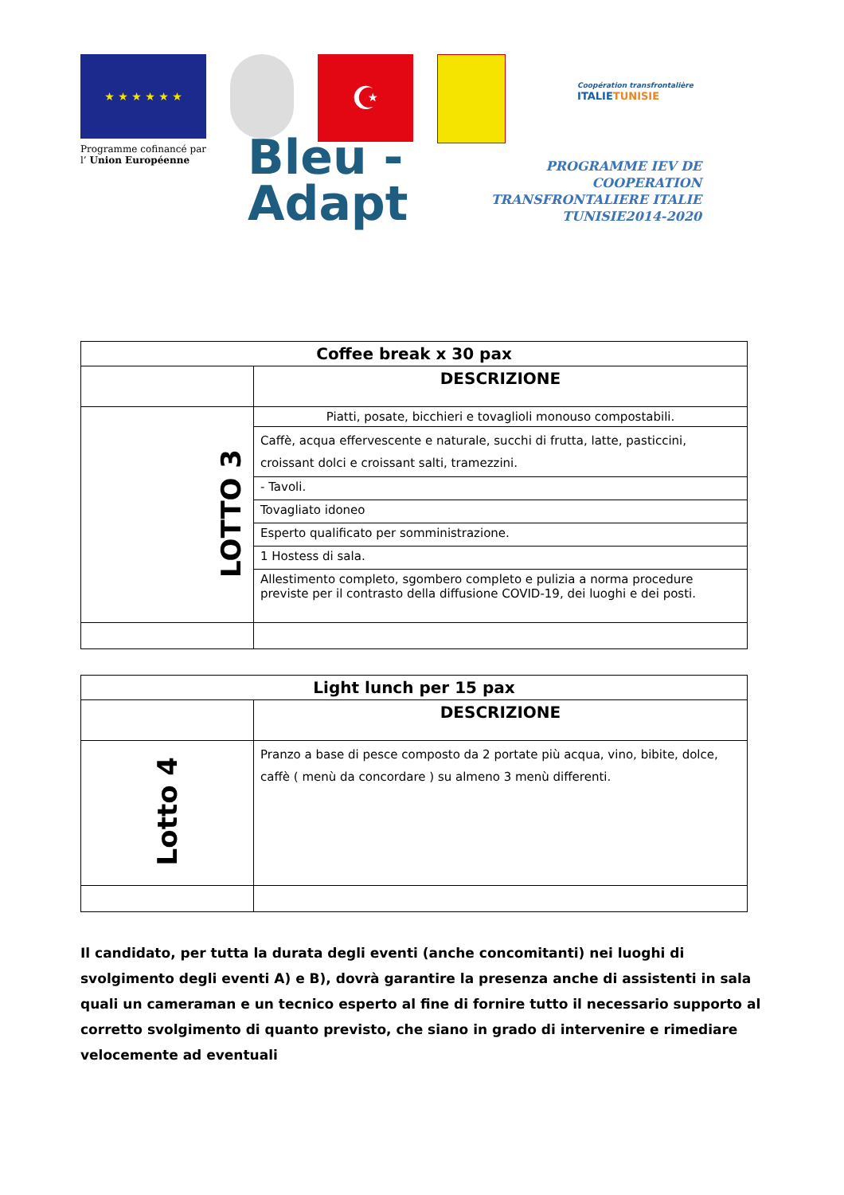★ ★ ★ ★ ★ ★
Programme cofinancé par
l’ Union Européenne
☪
Coopération transfrontalière
ITALIETUNISIE
Bleu -
Adapt
PROGRAMME IEV DE COOPERATION TRANSFRONTALIERE ITALIE TUNISIE2014-2020
| Coffee break x 30 pax | |
| --- | --- |
| | DESCRIZIONE |
| LOTTO 3 | Piatti, posate, bicchieri e tovaglioli monouso compostabili. |
| | Caffè, acqua effervescente e naturale, succhi di frutta, latte, pasticcini, croissant dolci e croissant salti, tramezzini. |
| | - Tavoli. |
| | Tovagliato idoneo |
| | Esperto qualificato per somministrazione. |
| | 1 Hostess di sala. |
| | Allestimento completo, sgombero completo e pulizia a norma procedure previste per il contrasto della diffusione COVID-19, dei luoghi e dei posti. |
| Light lunch per 15 pax | |
| --- | --- |
| | DESCRIZIONE |
| Lotto 4 | Pranzo a base di pesce composto da 2 portate più acqua, vino, bibite, dolce, caffè ( menù da concordare ) su almeno 3 menù differenti. |
Il candidato, per tutta la durata degli eventi (anche concomitanti) nei luoghi di svolgimento degli eventi A) e B), dovrà garantire la presenza anche di assistenti in sala quali un cameraman e un tecnico esperto al fine di fornire tutto il necessario supporto al corretto svolgimento di quanto previsto, che siano in grado di intervenire e rimediare velocemente ad eventuali